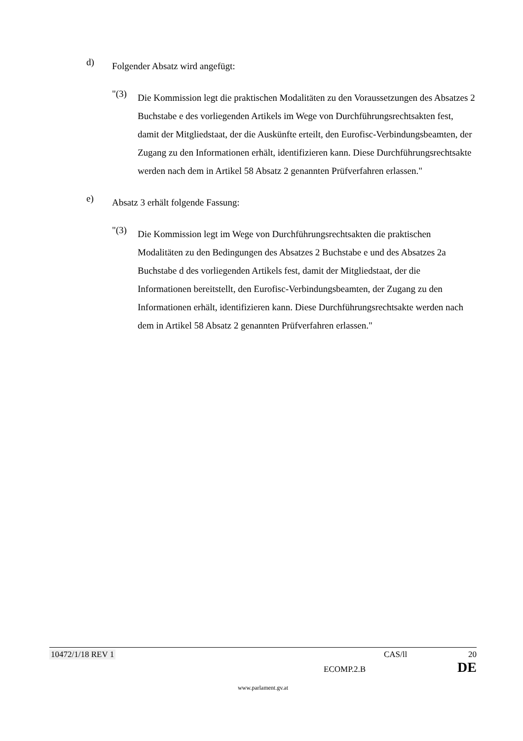d)
Folgender Absatz wird angefügt:
"(3)
Die Kommission legt die praktischen Modalitäten zu den Voraussetzungen des Absatzes 2 Buchstabe e des vorliegenden Artikels im Wege von Durchführungsrechtsakten fest, damit der Mitgliedstaat, der die Auskünfte erteilt, den Eurofisc-Verbindungsbeamten, der Zugang zu den Informationen erhält, identifizieren kann. Diese Durchführungsrechtsakte werden nach dem in Artikel 58 Absatz 2 genannten Prüfverfahren erlassen."
e)
Absatz 3 erhält folgende Fassung:
"(3)
Die Kommission legt im Wege von Durchführungsrechtsakten die praktischen Modalitäten zu den Bedingungen des Absatzes 2 Buchstabe e und des Absatzes 2a Buchstabe d des vorliegenden Artikels fest, damit der Mitgliedstaat, der die Informationen bereitstellt, den Eurofisc-Verbindungsbeamten, der Zugang zu den Informationen erhält, identifizieren kann. Diese Durchführungsrechtsakte werden nach dem in Artikel 58 Absatz 2 genannten Prüfverfahren erlassen."
10472/1/18 REV 1 CAS/ll 20
ECOMP.2.B DE
www.parlament.gv.at